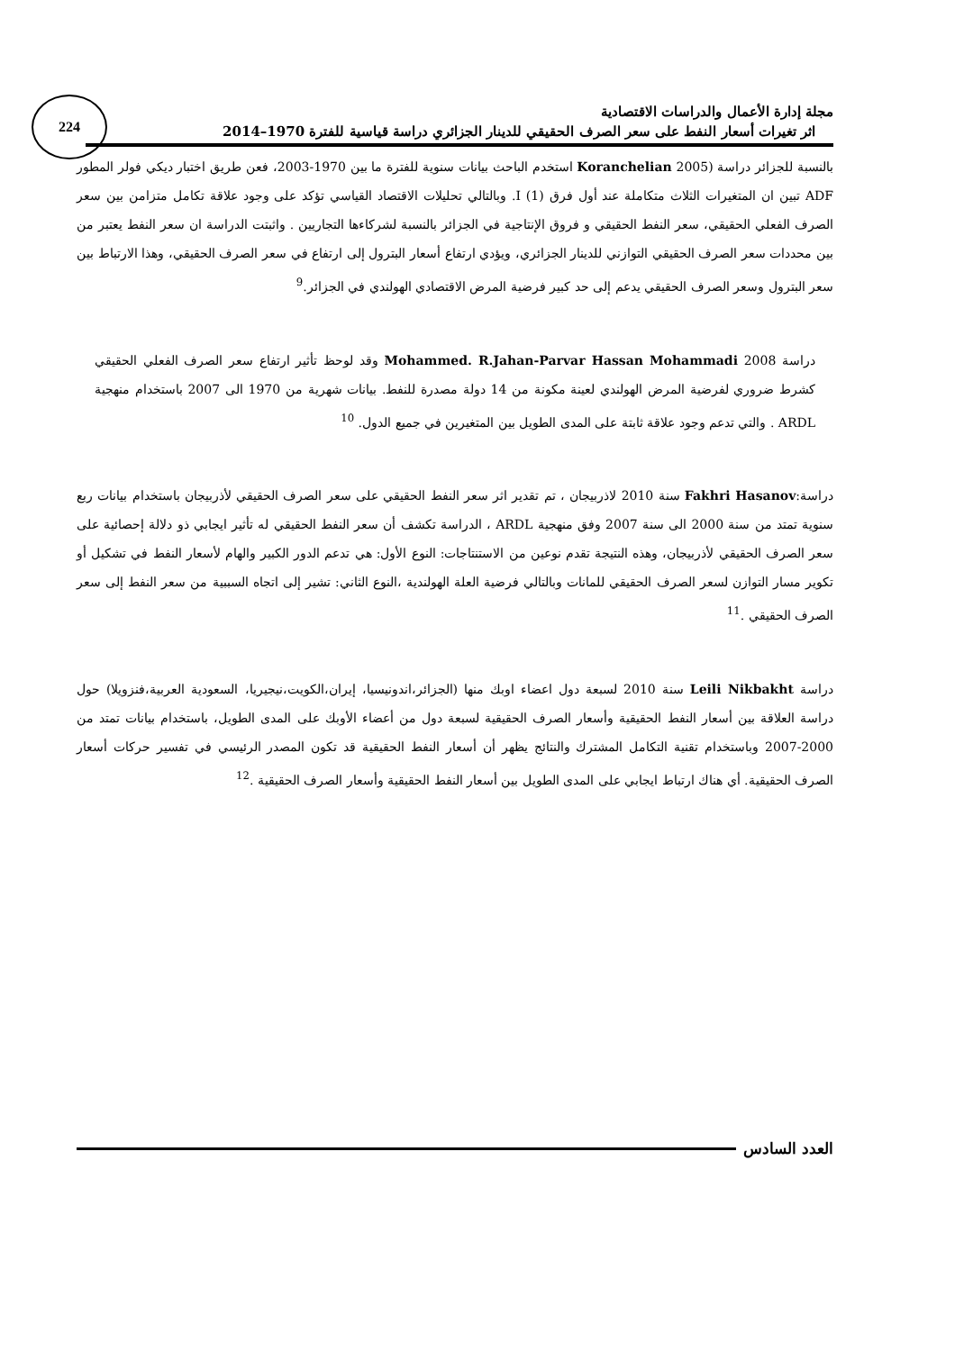224
مجلة إدارة الأعمال والدراسات الاقتصادية
اثر تغيرات أسعار النفط على سعر الصرف الحقيقي للدينار الجزائري دراسة قياسية للفترة 1970–2014
بالنسبة للجزائر دراسة (2005 Koranchelian استخدم الباحث بيانات سنوية للفترة ما بين 1970-2003، فعن طريق اختبار ديكي فولر المطور ADF تبين ان المتغيرات الثلاث متكاملة عند أول فرق (1) I. وبالتالي تحليلات الاقتصاد القياسي تؤكد على وجود علاقة تكامل متزامن بين سعر الصرف الفعلي الحقيقي، سعر النفط الحقيقي و فروق الإنتاجية في الجزائر بالنسبة لشركاءها التجاريين . واثبتت الدراسة ان سعر النفط يعتبر من بين محددات سعر الصرف الحقيقي التوازني للدينار الجزائري، ويؤدي ارتفاع أسعار البترول إلى ارتفاع في سعر الصرف الحقيقي، وهذا الارتباط بين سعر البترول وسعر الصرف الحقيقي يدعم إلى حد كبير فرضية المرض الاقتصادي الهولندي في الجزائر.<sup>9</sup>
دراسة Mohammed. R.Jahan-Parvar Hassan Mohammadi 2008 وقد لوحظ تأثير ارتفاع سعر الصرف الفعلي الحقيقي كشرط ضروري لفرضية المرض الهولندي لعينة مكونة من 14 دولة مصدرة للنفط. بيانات شهرية من 1970 الى 2007 باستخدام منهجية ARDL . والتي تدعم وجود علاقة ثابتة على المدى الطويل بين المتغيرين في جميع الدول. <sup>10</sup>
دراسة:Fakhri Hasanov سنة 2010 لاذربيجان ، تم تقدير اثر سعر النفط الحقيقي على سعر الصرف الحقيقي لأذربيجان باستخدام بيانات ربع سنوية تمتد من سنة 2000 الى سنة 2007 وفق منهجية ARDL ، الدراسة تكشف أن سعر النفط الحقيقي له تأثير ايجابي ذو دلالة إحصائية على سعر الصرف الحقيقي لأذربيجان، وهذه النتيجة تقدم نوعين من الاستنتاجات: النوع الأول: هي تدعم الدور الكبير والهام لأسعار النفط في تشكيل أو تكوير مسار التوازن لسعر الصرف الحقيقي للمانات وبالتالي فرضية العلة الهولندية ،النوع الثاني: تشير إلى اتجاه السببية من سعر النفط إلى سعر الصرف الحقيقي .<sup>11</sup>
دراسة Leili Nikbakht سنة 2010 لسبعة دول اعضاء اوبك منها (الجزائر،اندونيسيا، إيران،الكويت،نيجيريا، السعودية العربية،فنزويلا) حول دراسة العلاقة بين أسعار النفط الحقيقية وأسعار الصرف الحقيقية لسبعة دول من أعضاء الأوبك على المدى الطويل، باستخدام بيانات تمتد من 2000-2007 وباستخدام تقنية التكامل المشترك والنتائج يظهر أن أسعار النفط الحقيقية قد تكون المصدر الرئيسي في تفسير حركات أسعار الصرف الحقيقية. أي هناك ارتباط ايجابي على المدى الطويل بين أسعار النفط الحقيقية وأسعار الصرف الحقيقية .<sup>12</sup>
العدد السادس